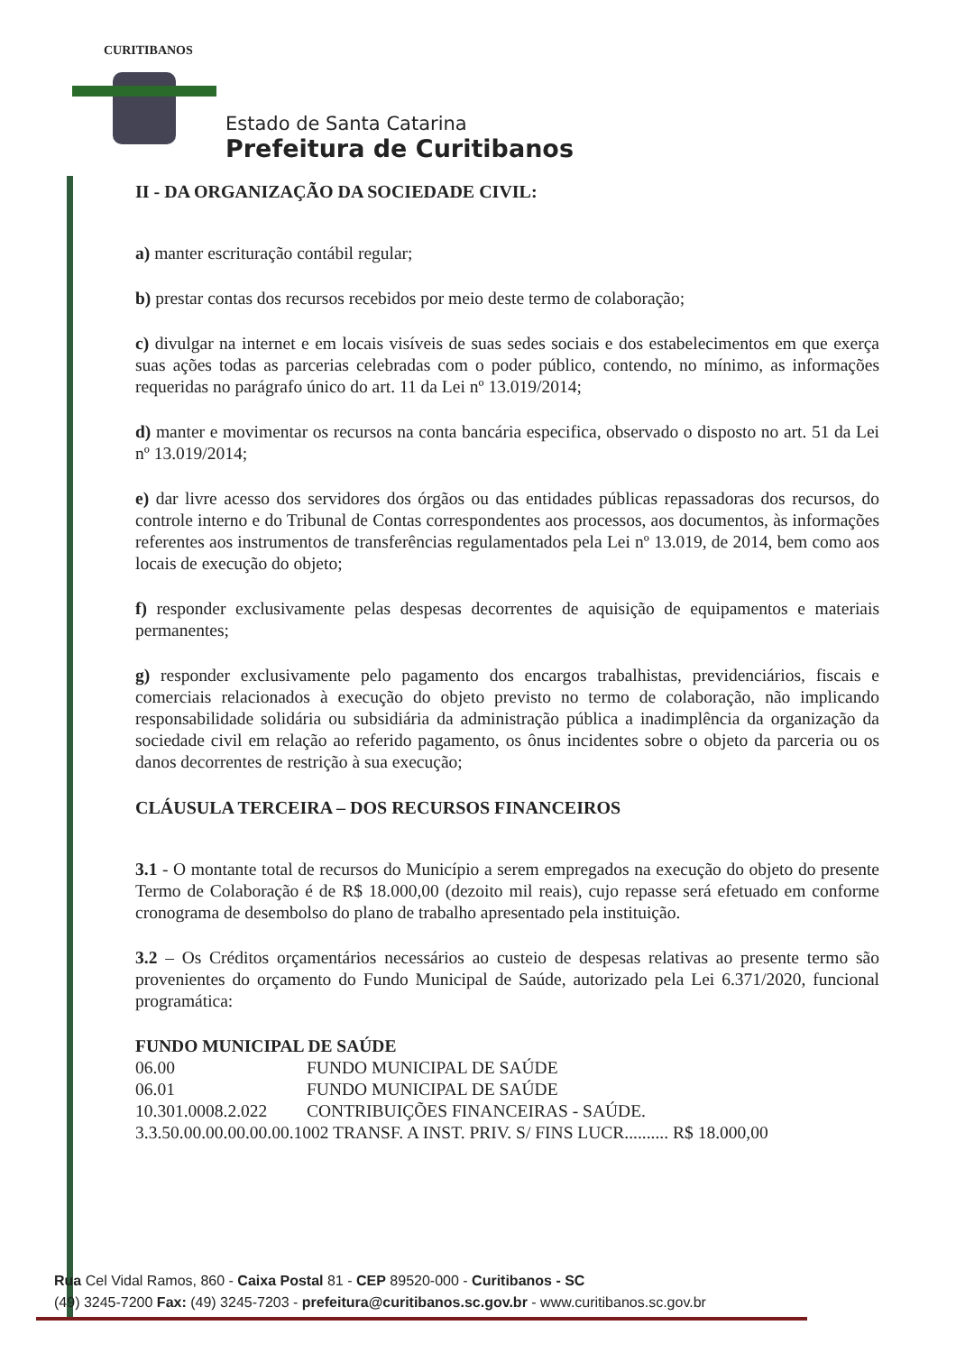CURITIBANOS
Estado de Santa Catarina
Prefeitura de Curitibanos
II - DA ORGANIZAÇÃO DA SOCIEDADE CIVIL:
a) manter escrituração contábil regular;
b) prestar contas dos recursos recebidos por meio deste termo de colaboração;
c) divulgar na internet e em locais visíveis de suas sedes sociais e dos estabelecimentos em que exerça suas ações todas as parcerias celebradas com o poder público, contendo, no mínimo, as informações requeridas no parágrafo único do art. 11 da Lei nº 13.019/2014;
d) manter e movimentar os recursos na conta bancária especifica, observado o disposto no art. 51 da Lei nº 13.019/2014;
e) dar livre acesso dos servidores dos órgãos ou das entidades públicas repassadoras dos recursos, do controle interno e do Tribunal de Contas correspondentes aos processos, aos documentos, às informações referentes aos instrumentos de transferências regulamentados pela Lei nº 13.019, de 2014, bem como aos locais de execução do objeto;
f) responder exclusivamente pelas despesas decorrentes de aquisição de equipamentos e materiais permanentes;
g) responder exclusivamente pelo pagamento dos encargos trabalhistas, previdenciários, fiscais e comerciais relacionados à execução do objeto previsto no termo de colaboração, não implicando responsabilidade solidária ou subsidiária da administração pública a inadimplência da organização da sociedade civil em relação ao referido pagamento, os ônus incidentes sobre o objeto da parceria ou os danos decorrentes de restrição à sua execução;
CLÁUSULA TERCEIRA – DOS RECURSOS FINANCEIROS
3.1 - O montante total de recursos do Município a serem empregados na execução do objeto do presente Termo de Colaboração é de R$ 18.000,00 (dezoito mil reais), cujo repasse será efetuado em conforme cronograma de desembolso do plano de trabalho apresentado pela instituição.
3.2 – Os Créditos orçamentários necessários ao custeio de despesas relativas ao presente termo são provenientes do orçamento do Fundo Municipal de Saúde, autorizado pela Lei 6.371/2020, funcional programática:
FUNDO MUNICIPAL DE SAÚDE
06.00 FUNDO MUNICIPAL DE SAÚDE
06.01 FUNDO MUNICIPAL DE SAÚDE
10.301.0008.2.022 CONTRIBUIÇÕES FINANCEIRAS - SAÚDE.
3.3.50.00.00.00.00.00.1002 TRANSF. A INST. PRIV. S/ FINS LUCR.......... R$ 18.000,00
Rua Cel Vidal Ramos, 860 - Caixa Postal 81 - CEP 89520-000 - Curitibanos - SC
(49) 3245-7200 Fax: (49) 3245-7203 - prefeitura@curitibanos.sc.gov.br - www.curitibanos.sc.gov.br